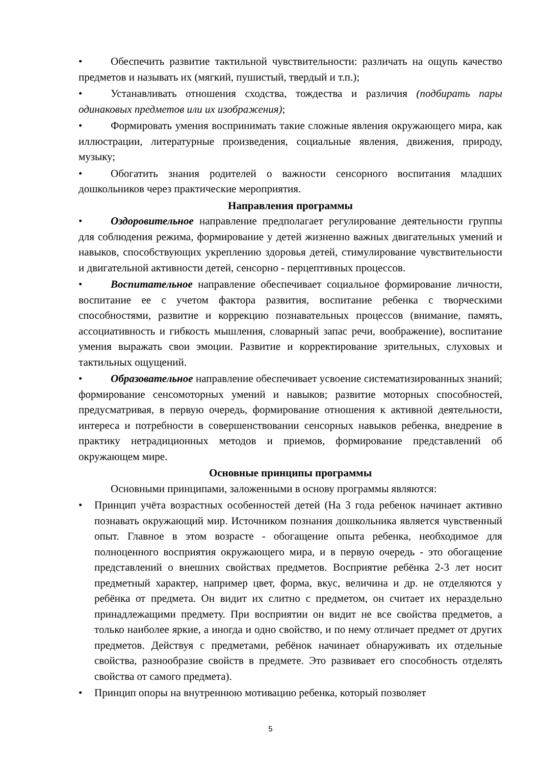• Обеспечить развитие тактильной чувствительности: различать на ощупь качество предметов и называть их (мягкий, пушистый, твердый и т.п.);
• Устанавливать отношения сходства, тождества и различия (подбирать пары одинаковых предметов или их изображения);
• Формировать умения воспринимать такие сложные явления окружающего мира, как иллюстрации, литературные произведения, социальные явления, движения, природу, музыку;
• Обогатить знания родителей о важности сенсорного воспитания младших дошкольников через практические мероприятия.
Направления программы
• Оздоровительное направление предполагает регулирование деятельности группы для соблюдения режима, формирование у детей жизненно важных двигательных умений и навыков, способствующих укреплению здоровья детей, стимулирование чувствительности и двигательной активности детей, сенсорно - перцептивных процессов.
• Воспитательное направление обеспечивает социальное формирование личности, воспитание ее с учетом фактора развития, воспитание ребенка с творческими способностями, развитие и коррекцию познавательных процессов (внимание, память, ассоциативность и гибкость мышления, словарный запас речи, воображение), воспитание умения выражать свои эмоции. Развитие и корректирование зрительных, слуховых и тактильных ощущений.
• Образовательное направление обеспечивает усвоение систематизированных знаний; формирование сенсомоторных умений и навыков; развитие моторных способностей, предусматривая, в первую очередь, формирование отношения к активной деятельности, интереса и потребности в совершенствовании сенсорных навыков ребенка, внедрение в практику нетрадиционных методов и приемов, формирование представлений об окружающем мире.
Основные принципы программы
Основными принципами, заложенными в основу программы являются:
• Принцип учёта возрастных особенностей детей (На 3 года ребенок начинает активно познавать окружающий мир. Источником познания дошкольника является чувственный опыт. Главное в этом возрасте - обогащение опыта ребенка, необходимое для полноценного восприятия окружающего мира, и в первую очередь - это обогащение представлений о внешних свойствах предметов. Восприятие ребёнка 2-3 лет носит предметный характер, например цвет, форма, вкус, величина и др. не отделяются у ребёнка от предмета. Он видит их слитно с предметом, он считает их нераздельно принадлежащими предмету. При восприятии он видит не все свойства предметов, а только наиболее яркие, а иногда и одно свойство, и по нему отличает предмет от других предметов. Действуя с предметами, ребёнок начинает обнаруживать их отдельные свойства, разнообразие свойств в предмете. Это развивает его способность отделять свойства от самого предмета).
• Принцип опоры на внутреннюю мотивацию ребенка, который позволяет
5